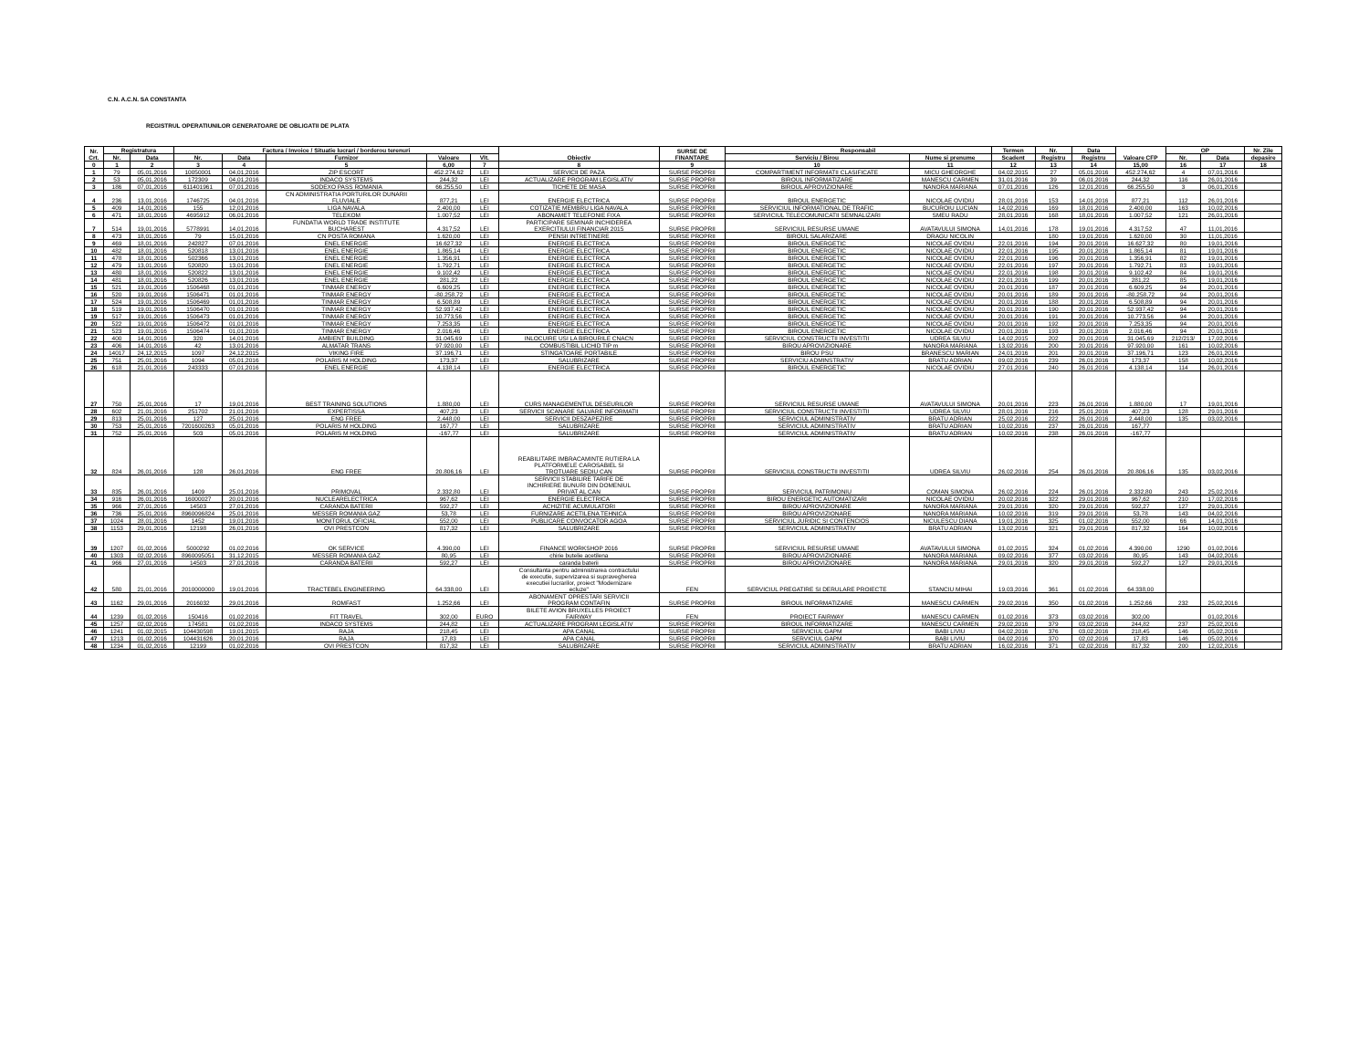C.N. A.C.N. SA CONSTANTA
REGISTRUL OPERATIUNILOR GENERATOARE DE OBLIGATII DE PLATA
| Nr. Crt. | Registratura | | Factura / Invoice / Situatie lucrari / borderou terenuri | | | | | Obiectiv | SURSE DE FINANTARE | Responsabil | | Termen | Nr. | Data | Valoare CFP | OP | | Nr. Zile |
| --- | --- | --- | --- | --- | --- | --- | --- | --- | --- | --- | --- | --- | --- | --- | --- | --- | --- | --- |
| | Nr. | Data | Nr. | Data | Furnizor | Valoare | Vlt. | | | Serviciu / Birou | Nume si prenume | Scadent | Registru | Registru | | Nr. | Data | depasire |
| 0 | 1 | 2 | 3 | 4 | 5 | 6,00 | 7 | 8 | 9 | 10 | 11 | 12 | 13 | 14 | 15,00 | 16 | 17 | 18 |
| 1 | 79 | 05,01,2016 | 10050001 | 04,01,2016 | ZIP ESCORT | 452.274,62 | LEI | SERVICII DE PAZA | SURSE PROPRII | COMPARTIMENT INFORMATII CLASIFICATE | MICU GHEORGHE | 04,02,2015 | 27 | 05,01,2016 | 452.274,62 | 4 | 07,01,2016 | |
| 2 | 53 | 05,01,2016 | 172309 | 04,01,2016 | INDACO SYSTEMS | 244,32 | LEI | ACTUALIZARE PROGRAM LEGISLATIV | SURSE PROPRII | BIROUL INFORMATIZARE | MANESCU CARMEN | 31,01,2016 | 39 | 06,01,2016 | 244,32 | 116 | 26,01,2016 | |
| 3 | 186 | 07,01,2016 | 611401961 | 07,01,2016 | SODEXO PASS ROMANIA | 66.255,50 | LEI | TICHETE DE MASA | SURSE PROPRII | BIROUL APROVIZIONARE | NANORA MARIANA | 07,01,2016 | 126 | 12,01,2016 | 66.255,50 | 3 | 06,01,2016 | |
| 4 | 236 | 13,01,2016 | 1746725 | 04,01,2016 | CN ADMINISTRATIA PORTURILOR DUNARII FLUVIALE | 877,21 | LEI | ENERGIE ELECTRICA | SURSE PROPRII | BIROUL ENERGETIC | NICOLAE OVIDIU | 28,01,2016 | 153 | 14,01,2016 | 877,21 | 112 | 26,01,2016 | |
| 5 | 409 | 14,01,2016 | 155 | 12,01,2016 | LIGA NAVALA | 2.400,00 | LEI | COTIZATIE MEMBRU LIGA NAVALA | SURSE PROPRII | SERVICIUL INFORMATIONAL DE TRAFIC | BUCUROIU LUCIAN | 14,02,2016 | 169 | 18,01,2016 | 2.400,00 | 163 | 10,02,2016 | |
| 6 | 471 | 18,01,2016 | 4695912 | 06,01,2016 | TELEKOM | 1.007,52 | LEI | ABONAMET TELEFONIE FIXA | SURSE PROPRII | SERVICIUL TELECOMUNICATII SEMNALIZARI | SMEU RADU | 28,01,2016 | 168 | 18,01,2016 | 1.007,52 | 121 | 26,01,2016 | |
| 7 | 514 | 19,01,2016 | 5778991 | 14,01,2016 | FUNDATIA WORLD TRADE INSTITUTE BUCHAREST | 4.317,52 | LEI | PARTICIPARE SEMINAR INCHIDEREA EXERCITIULUI FINANCIAR 2015 | SURSE PROPRII | SERVICIUL RESURSE UMANE | AVATAVULUI SIMONA | 14,01,2016 | 178 | 19,01,2016 | 4.317,52 | 47 | 11,01,2016 | |
| 8 | 473 | 18,01,2016 | 79 | 15,01,2016 | CN POSTA ROMANA | 1.620,00 | LEI | PENSII INTRETINERE | SURSE PROPRII | BIROUL SALARIZARE | DRAGU NICOLIN | | 180 | 19,01,2016 | 1.620,00 | 30 | 11,01,2016 | |
| 9 | 469 | 18,01,2016 | 242827 | 07,01,2016 | ENEL ENERGIE | 16.627,32 | LEI | ENERGIE ELECTRICA | SURSE PROPRII | BIROUL ENERGETIC | NICOLAE OVIDIU | 22,01,2016 | 194 | 20,01,2016 | 16.627,32 | 80 | 19,01,2016 | |
| 10 | 482 | 18,01,2016 | 520818 | 13,01,2016 | ENEL ENERGIE | 1.865,14 | LEI | ENERGIE ELECTRICA | SURSE PROPRII | BIROUL ENERGETIC | NICOLAE OVIDIU | 22,01,2016 | 195 | 20,01,2016 | 1.865,14 | 81 | 19,01,2016 | |
| 11 | 478 | 18,01,2016 | 502366 | 13,01,2016 | ENEL ENERGIE | 1.356,91 | LEI | ENERGIE ELECTRICA | SURSE PROPRII | BIROUL ENERGETIC | NICOLAE OVIDIU | 22,01,2016 | 196 | 20,01,2016 | 1.356,91 | 82 | 19,01,2016 | |
| 12 | 479 | 13,01,2016 | 520820 | 13,01,2016 | ENEL ENERGIE | 1.792,71 | LEI | ENERGIE ELECTRICA | SURSE PROPRII | BIROUL ENERGETIC | NICOLAE OVIDIU | 22,01,2016 | 197 | 20,01,2016 | 1.792,71 | 83 | 19,01,2016 | |
| 13 | 480 | 18,01,2016 | 520822 | 13,01,2016 | ENEL ENERGIE | 9.102,42 | LEI | ENERGIE ELECTRICA | SURSE PROPRII | BIROUL ENERGETIC | NICOLAE OVIDIU | 22,01,2016 | 198 | 20,01,2016 | 9.102,42 | 84 | 19,01,2016 | |
| 14 | 481 | 18,01,2016 | 520826 | 13,01,2016 | ENEL ENERGIE | 281,22 | LEI | ENERGIE ELECTRICA | SURSE PROPRII | BIROUL ENERGETIC | NICOLAE OVIDIU | 22,01,2016 | 199 | 20,01,2016 | 281,22 | 85 | 19,01,2016 | |
| 15 | 521 | 19,01,2016 | 1506468 | 01,01,2016 | TINMAR ENERGY | 6.609,25 | LEI | ENERGIE ELECTRICA | SURSE PROPRII | BIROUL ENERGETIC | NICOLAE OVIDIU | 20,01,2016 | 187 | 20,01,2016 | 6.609,25 | 94 | 20,01,2016 | |
| 16 | 520 | 19,01,2016 | 1506471 | 01,01,2016 | TINMAR ENERGY | -80.258,72 | LEI | ENERGIE ELECTRICA | SURSE PROPRII | BIROUL ENERGETIC | NICOLAE OVIDIU | 20,01,2016 | 189 | 20,01,2016 | -80.258,72 | 94 | 20,01,2016 | |
| 17 | 524 | 19,01,2016 | 1506469 | 01,01,2016 | TINMAR ENERGY | 6.508,89 | LEI | ENERGIE ELECTRICA | SURSE PROPRII | BIROUL ENERGETIC | NICOLAE OVIDIU | 20,01,2016 | 188 | 20,01,2016 | 6.508,89 | 94 | 20,01,2016 | |
| 18 | 519 | 19,01,2016 | 1506470 | 01,01,2016 | TINMAR ENERGY | 52.937,42 | LEI | ENERGIE ELECTRICA | SURSE PROPRII | BIROUL ENERGETIC | NICOLAE OVIDIU | 20,01,2016 | 190 | 20,01,2016 | 52.937,42 | 94 | 20,01,2016 | |
| 19 | 517 | 19,01,2016 | 1506473 | 01,01,2016 | TINMAR ENERGY | 10.773,56 | LEI | ENERGIE ELECTRICA | SURSE PROPRII | BIROUL ENERGETIC | NICOLAE OVIDIU | 20,01,2016 | 191 | 20,01,2016 | 10.773,56 | 94 | 20,01,2016 | |
| 20 | 522 | 19,01,2016 | 1506472 | 01,01,2016 | TINMAR ENERGY | 7.253,35 | LEI | ENERGIE ELECTRICA | SURSE PROPRII | BIROUL ENERGETIC | NICOLAE OVIDIU | 20,01,2016 | 192 | 20,01,2016 | 7.253,35 | 94 | 20,01,2016 | |
| 21 | 523 | 19,01,2016 | 1506474 | 01,01,2016 | TINMAR ENERGY | 2.016,46 | LEI | ENERGIE ELECTRICA | SURSE PROPRII | BIROUL ENERGETIC | NICOLAE OVIDIU | 20,01,2016 | 193 | 20,01,2016 | 2.016,46 | 94 | 20,01,2016 | |
| 22 | 400 | 14,01,2016 | 320 | 14,01,2016 | AMBIENT BUILDING | 31.045,69 | LEI | INLOCUIRE USI LA BIROURILE CNACN | SURSE PROPRII | SERVICIUL CONSTRUCTII INVESTITII | UDREA SILVIU | 14,02,2015 | 202 | 20,01,2016 | 31.045,69 | 212/213/ | 17,02,2016 | |
| 23 | 406 | 14,01,2016 | 42 | 13,01,2016 | ALMATAR TRANS | 97.920,00 | LEI | COMBUSTIBIL LICHID TIP m | SURSE PROPRII | BIROU APROVIZIONARE | NANORA MARIANA | 13,02,2016 | 200 | 20,01,2016 | 97.920,00 | 161 | 10,02,2016 | |
| 24 | 14017 | 24,12,2015 | 1097 | 24,12,2015 | VIKING FIRE | 37.196,71 | LEI | STINGATOARE PORTABILE | SURSE PROPRII | BIROU PSU | BRANESCU MARIAN | 24,01,2016 | 201 | 20,01,2016 | 37.196,71 | 123 | 26,01,2016 | |
| 25 | 751 | 25,01,2016 | 1094 | 05,01,2016 | POLARIS M HOLDING | 173,37 | LEI | SALUBRIZARE | SURSE PROPRII | SERVICIU ADMINSTRATIV | BRATU ADRIAN | 09,02,2016 | 239 | 26,01,2016 | 173,37 | 158 | 10,02,2016 | |
| 26 | 618 | 21,01,2016 | 243333 | 07,01,2016 | ENEL ENERGIE | 4.138,14 | LEI | ENERGIE ELECTRICA | SURSE PROPRII | BIROUL ENERGETIC | NICOLAE OVIDIU | 27,01,2016 | 240 | 26,01,2016 | 4.138,14 | 114 | 26,01,2016 | |
| 27 | 750 | 25,01,2016 | 17 | 19,01,2016 | BEST TRAINING SOLUTIONS | 1.880,00 | LEI | CURS MANAGEMENTUL DESEURILOR | SURSE PROPRII | SERVICIUL RESURSE UMANE | AVATAVULUI SIMONA | 20,01,2016 | 223 | 26,01,2016 | 1.880,00 | 17 | 19,01,2016 | |
| 28 | 602 | 21,01,2016 | 251702 | 21,01,2016 | EXPERTISSA | 407,23 | LEI | SERVICII SCANARE SALVARE INFORMATII | SURSE PROPRII | SERVICIUL CONSTRUCTII INVESTITII | UDREA SILVIU | 28,01,2016 | 216 | 25,01,2016 | 407,23 | 128 | 29,01,2016 | |
| 29 | 813 | 25,01,2016 | 127 | 25,01,2016 | ENG FREE | 2.448,00 | LEI | SERVICII DESZAPEZIRE | SURSE PROPRII | SERVICIUL ADMINISTRATIV | BRATU ADRIAN | 25,02,2016 | 222 | 26,01,2016 | 2.448,00 | 135 | 03,02,2016 | |
| 30 | 753 | 25,01,2016 | 7201600263 | 05,01,2016 | POLARIS M HOLDING | 167,77 | LEI | SALUBRIZARE | SURSE PROPRII | SERVICIUL ADMINISTRATIV | BRATU ADRIAN | 10,02,2016 | 237 | 26,01,2016 | 167,77 | | | |
| 31 | 752 | 25,01,2016 | 503 | 05,01,2016 | POLARIS M HOLDING | -167,77 | LEI | SALUBRIZARE | SURSE PROPRII | SERVICIUL ADMINISTRATIV | BRATU ADRIAN | 10,02,2016 | 238 | 26,01,2016 | -167,77 | | | |
| 32 | 824 | 26,01,2016 | 128 | 26,01,2016 | ENG FREE | 20.806,16 | LEI | REABILITARE IMBRACAMINTE RUTIERA LA PLATFORMELE CAROSABIEL SI TROTUARE SEDIU CAN | SURSE PROPRII | SERVICIUL CONSTRUCTII INVESTITII | UDREA SILVIU | 26,02,2016 | 254 | 26,01,2016 | 20.806,16 | 135 | 03,02,2016 | |
| 33 | 835 | 26,01,2016 | 1409 | 25,01,2016 | PRIMOVAL | 2.332,80 | LEI | SERVICII STABILIRE TARIFE DE INCHIRIERE BUNURI DIN DOMENIUL PRIVAT AL CAN | SURSE PROPRII | SERVICIUL PATRIMONIU | COMAN SIMONA | 26,02,2016 | 224 | 26,01,2016 | 2.332,80 | 243 | 25,02,2016 | |
| 34 | 916 | 26,01,2016 | 16000027 | 20,01,2016 | NUCLEARELECTRICA | 967,62 | LEI | ENERGIE ELECTRICA | SURSE PROPRII | BIROU ENERGETIC AUTOMATIZARI | NICOLAE OVIDIU | 20,02,2016 | 322 | 29,01,2016 | 967,62 | 210 | 17,02,2016 | |
| 35 | 966 | 27,01,2016 | 14503 | 27,01,2016 | CARANDA BATERII | 592,27 | LEI | ACHIZITIE ACUMULATORI | SURSE PROPRII | BIROU APROVIZIONARE | NANORA MARIANA | 29,01,2016 | 320 | 29,01,2016 | 592,27 | 127 | 29,01,2016 | |
| 36 | 736 | 25,01,2016 | 8960096824 | 25,01,2016 | MESSER ROMANIA GAZ | 53,78 | LEI | FURNIZARE ACETILENA TEHNICA | SURSE PROPRII | BIROU APROVIZIONARE | NANORA MARIANA | 10,02,2016 | 319 | 29,01,2016 | 53,78 | 143 | 04,02,2016 | |
| 37 | 1024 | 28,01,2016 | 1452 | 19,01,2016 | MONITORUL OFICIAL | 552,00 | LEI | PUBLICARE CONVOCATOR AGOA | SURSE PROPRII | SERVICIUL JURIDIC SI CONTENCIOS | NICULESCU DIANA | 19,01,2016 | 325 | 01,02,2016 | 552,00 | 66 | 14,01,2016 | |
| 38 | 1153 | 29,01,2016 | 12198 | 26,01,2016 | OVI PRESTCON | 817,32 | LEI | SALUBRIZARE | SURSE PROPRII | SERVICIUL ADMINISTRATIV | BRATU ADRIAN | 13,02,2016 | 321 | 29,01,2016 | 817,32 | 164 | 10,02,2016 | |
| 39 | 1207 | 01,02,2016 | 5000292 | 01,02,2016 | OK SERVICE | 4.390,00 | LEI | FINANCE WORKSHOP 2016 | SURSE PROPRII | SERVICIUL RESURSE UMANE | AVATAVULUI SIMONA | 01,02,2015 | 324 | 01,02,2016 | 4.390,00 | 1290 | 01,02,2016 | |
| 40 | 1303 | 02,02,2016 | 8960095051 | 31,12,2015 | MESSER ROMANIA GAZ | 80,95 | LEI | chirie butelie acetilena | SURSE PROPRII | BIROU APROVIZIONARE | NANORA MARIANA | 09,02,2016 | 377 | 03,02,2016 | 80,95 | 143 | 04,02,2016 | |
| 41 | 966 | 27,01,2016 | 14503 | 27,01,2016 | CARANDA BATERII | 592,27 | LEI | caranda baterii | SURSE PROPRII | BIROU APROVIZIONARE | NANORA MARIANA | 29,01,2016 | 320 | 29,01,2016 | 592,27 | 127 | 29,01,2016 | |
| 42 | 580 | 21,01,2016 | 2010000000 | 19,01,2016 | TRACTEBEL ENGINEERING | 64.338,00 | LEI | Consultanta pentru administrarea contractului de executie, supervizarea si supravegherea executiei lucrarilor, proiect "Modernizare ecluze" | FEN | SERVICIUL PREGATIRE SI DERULARE PROIECTE | STANCIU MIHAI | 19,03,2016 | 361 | 01,02,2016 | 64.338,00 | | | |
| 43 | 1162 | 29,01,2016 | 2016032 | 29,01,2016 | ROMFAST | 1.252,66 | LEI | ABONAMENT OPRESTARI SERVICII PROGRAM CONTAFIN | SURSE PROPRII | BIROUL INFORMATIZARE | MANESCU CARMEN | 29,02,2016 | 350 | 01,02,2016 | 1.252,66 | 232 | 25,02,2016 | |
| 44 | 1239 | 01,02,2016 | 150416 | 01,02,2016 | FIT TRAVEL | 302,00 | EURO | BILETE AVION BRUXELLES PROIECT FAIRWAY | FEN | PROIECT FAIRWAY | MANESCU CARMEN | 01,02,2016 | 373 | 03,02,2016 | 302,00 | | 01,02,2016 | |
| 45 | 1257 | 02,02,2016 | 174581 | 01,02,2016 | INDACO SYSTEMS | 244,82 | LEI | ACTUALIZARE PROGRAM LEGISLATIV | SURSE PROPRII | BIROUL INFORMATIZARE | MANESCU CARMEN | 29,02,2016 | 379 | 03,02,2016 | 244,82 | 237 | 25,02,2016 | |
| 46 | 1241 | 01,02,2015 | 104430598 | 19,01,2015 | RAJA | 218,45 | LEI | APA CANAL | SURSE PROPRII | SERVICIUL GAPM | BABI LIVIU | 04,02,2016 | 376 | 03,02,2016 | 218,45 | 146 | 05,02,2016 | |
| 47 | 1213 | 01,02,2016 | 104431626 | 20,01,2016 | RAJA | 17,83 | LEI | APA CANAL | SURSE PROPRII | SERVICIUL GAPM | BABI LIVIU | 04,02,2016 | 370 | 02,02,2016 | 17,83 | 146 | 05,02,2016 | |
| 48 | 1234 | 01,02,2016 | 12199 | 01,02,2016 | OVI PRESTCON | 817,32 | LEI | SALUBRIZARE | SURSE PROPRII | SERVICIUL ADMINISTRATIV | BRATU ADRIAN | 16,02,2016 | 371 | 02,02,2016 | 817,32 | 200 | 12,02,2016 | |